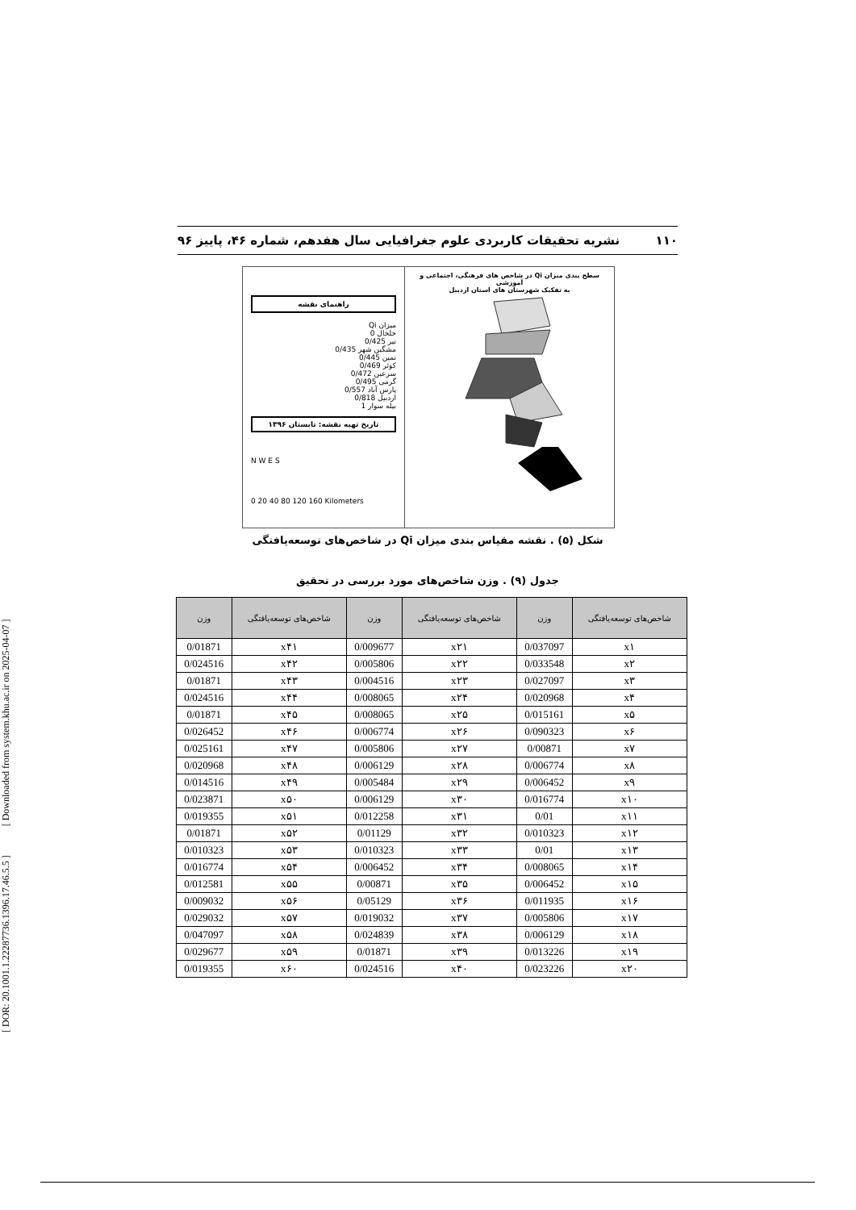[ DOR: 20.1001.1.22287736.1396.17.46.5.5 ] [ Downloaded from system.khu.ac.ir on 2025-04-07 ]
۱۱۰ نشریه تحقیقات کاربردی علوم جغرافیایی سال هفدهم، شماره ۴۶، پاییز ۹۶
راهنمای نقشه
میزان Qi
خلخال 0
نیر 0/425
مشگین شهر 0/435
نمین 0/445
کوثر 0/469
سرعین 0/472
گرمی 0/495
پارس آباد 0/557
اردبیل 0/818
بیله سوار 1
تاریخ تهیه نقشه: تابستان ۱۳۹۶
N W E S
0 20 40 80 120 160 Kilometers
سطح بندی میزان Qi در شاخص های فرهنگی، اجتماعی و آموزشی
به تفکیک شهرستان های استان اردبیل
شکل (۵) . نقشه مقیاس بندی میزان Qi در شاخص‌های توسعه‌یافتگی
جدول (۹) . وزن شاخص‌های مورد بررسی در تحقیق
| شاخص‌های توسعه‌یافتگی | وزن | شاخص‌های توسعه‌یافتگی | وزن | شاخص‌های توسعه‌یافتگی | وزن |
| --- | --- | --- | --- | --- | --- |
| x۱ | 0/037097 | x۲۱ | 0/009677 | x۴۱ | 0/01871 |
| x۲ | 0/033548 | x۲۲ | 0/005806 | x۴۲ | 0/024516 |
| x۳ | 0/027097 | x۲۳ | 0/004516 | x۴۳ | 0/01871 |
| x۴ | 0/020968 | x۲۴ | 0/008065 | x۴۴ | 0/024516 |
| x۵ | 0/015161 | x۲۵ | 0/008065 | x۴۵ | 0/01871 |
| x۶ | 0/090323 | x۲۶ | 0/006774 | x۴۶ | 0/026452 |
| x۷ | 0/00871 | x۲۷ | 0/005806 | x۴۷ | 0/025161 |
| x۸ | 0/006774 | x۲۸ | 0/006129 | x۴۸ | 0/020968 |
| x۹ | 0/006452 | x۲۹ | 0/005484 | x۴۹ | 0/014516 |
| x۱۰ | 0/016774 | x۳۰ | 0/006129 | x۵۰ | 0/023871 |
| x۱۱ | 0/01 | x۳۱ | 0/012258 | x۵۱ | 0/019355 |
| x۱۲ | 0/010323 | x۳۲ | 0/01129 | x۵۲ | 0/01871 |
| x۱۳ | 0/01 | x۳۳ | 0/010323 | x۵۳ | 0/010323 |
| x۱۴ | 0/008065 | x۳۴ | 0/006452 | x۵۴ | 0/016774 |
| x۱۵ | 0/006452 | x۳۵ | 0/00871 | x۵۵ | 0/012581 |
| x۱۶ | 0/011935 | x۳۶ | 0/05129 | x۵۶ | 0/009032 |
| x۱۷ | 0/005806 | x۳۷ | 0/019032 | x۵۷ | 0/029032 |
| x۱۸ | 0/006129 | x۳۸ | 0/024839 | x۵۸ | 0/047097 |
| x۱۹ | 0/013226 | x۳۹ | 0/01871 | x۵۹ | 0/029677 |
| x۲۰ | 0/023226 | x۴۰ | 0/024516 | x۶۰ | 0/019355 |